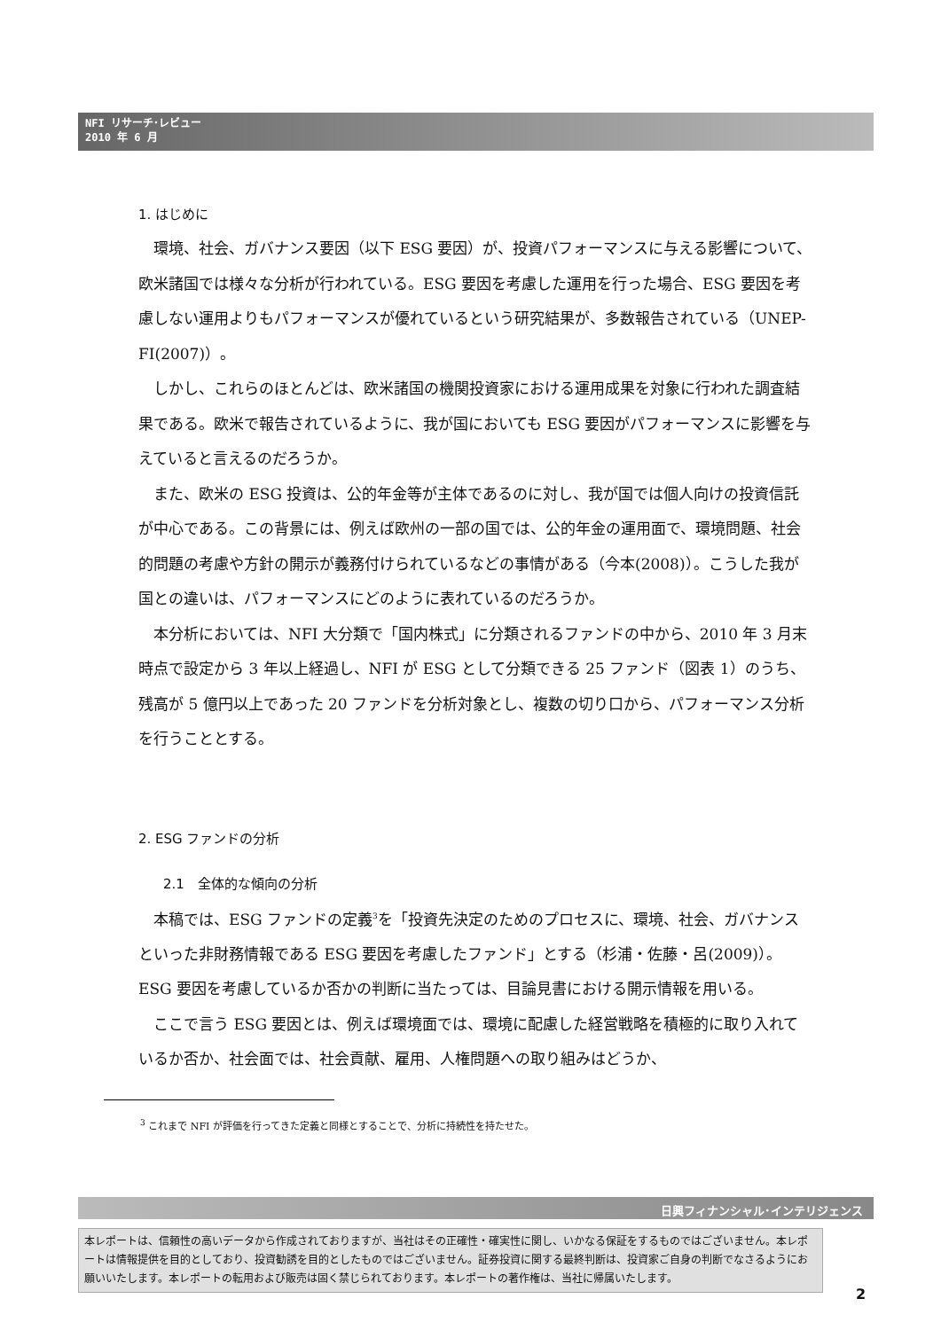NFI リサーチ･レビュー
2010 年 6 月
1. はじめに
環境、社会、ガバナンス要因（以下 ESG 要因）が、投資パフォーマンスに与える影響について、欧米諸国では様々な分析が行われている。ESG 要因を考慮した運用を行った場合、ESG 要因を考慮しない運用よりもパフォーマンスが優れているという研究結果が、多数報告されている（UNEP-FI(2007)）。
しかし、これらのほとんどは、欧米諸国の機関投資家における運用成果を対象に行われた調査結果である。欧米で報告されているように、我が国においても ESG 要因がパフォーマンスに影響を与えていると言えるのだろうか。
また、欧米の ESG 投資は、公的年金等が主体であるのに対し、我が国では個人向けの投資信託が中心である。この背景には、例えば欧州の一部の国では、公的年金の運用面で、環境問題、社会的問題の考慮や方針の開示が義務付けられているなどの事情がある（今本(2008)）。こうした我が国との違いは、パフォーマンスにどのように表れているのだろうか。
本分析においては、NFI 大分類で「国内株式」に分類されるファンドの中から、2010 年 3 月末時点で設定から 3 年以上経過し、NFI が ESG として分類できる 25 ファンド（図表 1）のうち、残高が 5 億円以上であった 20 ファンドを分析対象とし、複数の切り口から、パフォーマンス分析を行うこととする。
2. ESG ファンドの分析
2.1　全体的な傾向の分析
本稿では、ESG ファンドの定義<sup>3</sup>を「投資先決定のためのプロセスに、環境、社会、ガバナンスといった非財務情報である ESG 要因を考慮したファンド」とする（杉浦・佐藤・呂(2009)）。ESG 要因を考慮しているか否かの判断に当たっては、目論見書における開示情報を用いる。
ここで言う ESG 要因とは、例えば環境面では、環境に配慮した経営戦略を積極的に取り入れているか否か、社会面では、社会貢献、雇用、人権問題への取り組みはどうか、
<sup>3</sup> これまで NFI が評価を行ってきた定義と同様とすることで、分析に持続性を持たせた。
日興フィナンシャル･インテリジェンス
本レポートは、信頼性の高いデータから作成されておりますが、当社はその正確性・確実性に関し、いかなる保証をするものではございません。本レポートは情報提供を目的としており、投資勧誘を目的としたものではございません。証券投資に関する最終判断は、投資家ご自身の判断でなさるようにお願いいたします。本レポートの転用および販売は固く禁じられております。本レポートの著作権は、当社に帰属いたします。
2